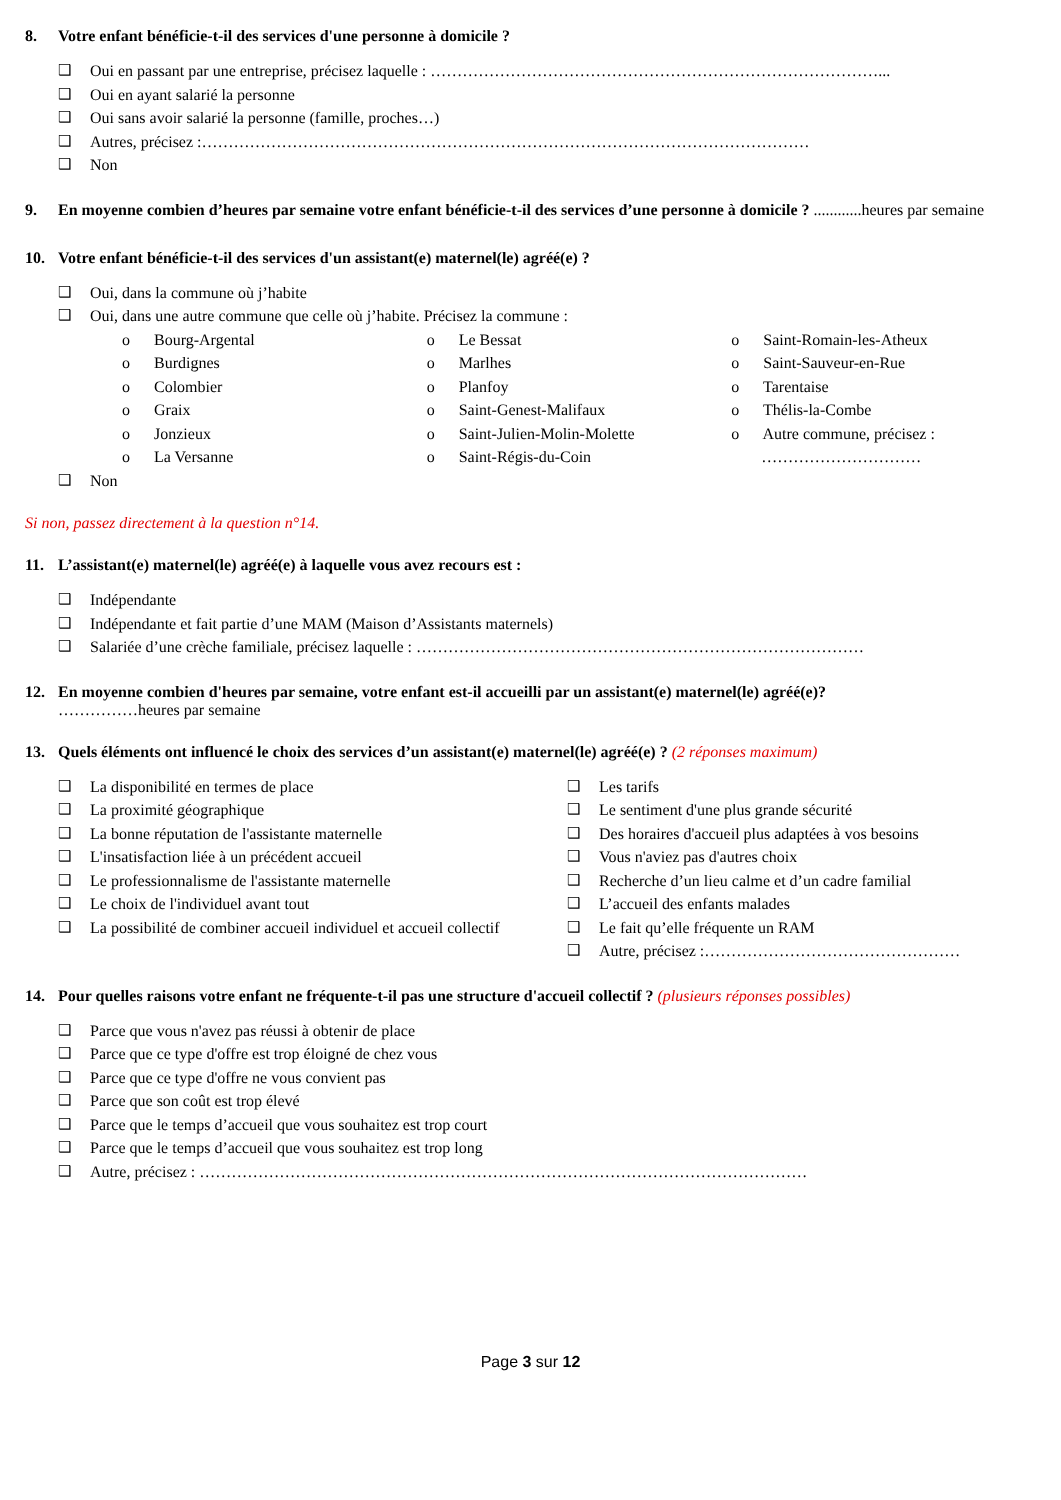8. Votre enfant bénéficie-t-il des services d'une personne à domicile ?
❑ Oui en passant par une entreprise, précisez laquelle : …………………………………………………………………………...
❑ Oui en ayant salarié la personne
❑ Oui sans avoir salarié la personne (famille, proches…)
❑ Autres, précisez :……………………………………………………………………………………………………
❑ Non
9. En moyenne combien d’heures par semaine votre enfant bénéficie-t-il des services d’une personne à domicile ? ............heures par semaine
10. Votre enfant bénéficie-t-il des services d'un assistant(e) maternel(le) agréé(e) ?
❑ Oui, dans la commune où j’habite
❑ Oui, dans une autre commune que celle où j’habite. Précisez la commune :
o Bourg-Argental
o Burdignes
o Colombier
o Graix
o Jonzieux
o La Versanne
o Le Bessat
o Marlhes
o Planfoy
o Saint-Genest-Malifaux
o Saint-Julien-Molin-Molette
o Saint-Régis-du-Coin
o Saint-Romain-les-Atheux
o Saint-Sauveur-en-Rue
o Tarentaise
o Thélis-la-Combe
o Autre commune, précisez :
…………………………
❑ Non
Si non, passez directement à la question n°14.
11. L’assistant(e) maternel(le) agréé(e) à laquelle vous avez recours est :
❑ Indépendante
❑ Indépendante et fait partie d’une MAM (Maison d’Assistants maternels)
❑ Salariée d’une crèche familiale, précisez laquelle : …………………………………………………………………………
12. En moyenne combien d'heures par semaine, votre enfant est-il accueilli par un assistant(e) maternel(le) agréé(e)?
……………heures par semaine
13. Quels éléments ont influencé le choix des services d’un assistant(e) maternel(le) agréé(e) ? (2 réponses maximum)
❑ La disponibilité en termes de place
❑ La proximité géographique
❑ La bonne réputation de l'assistante maternelle
❑ L'insatisfaction liée à un précédent accueil
❑ Le professionnalisme de l'assistante maternelle
❑ Le choix de l'individuel avant tout
❑ La possibilité de combiner accueil individuel et accueil collectif
❑ Les tarifs
❑ Le sentiment d'une plus grande sécurité
❑ Des horaires d'accueil plus adaptées à vos besoins
❑ Vous n'aviez pas d'autres choix
❑ Recherche d’un lieu calme et d’un cadre familial
❑ L’accueil des enfants malades
❑ Le fait qu’elle fréquente un RAM
❑ Autre, précisez :…………………………………………
14. Pour quelles raisons votre enfant ne fréquente-t-il pas une structure d'accueil collectif ? (plusieurs réponses possibles)
❑ Parce que vous n'avez pas réussi à obtenir de place
❑ Parce que ce type d'offre est trop éloigné de chez vous
❑ Parce que ce type d'offre ne vous convient pas
❑ Parce que son coût est trop élevé
❑ Parce que le temps d’accueil que vous souhaitez est trop court
❑ Parce que le temps d’accueil que vous souhaitez est trop long
❑ Autre, précisez : ……………………………………………………………………………………………………
Page 3 sur 12